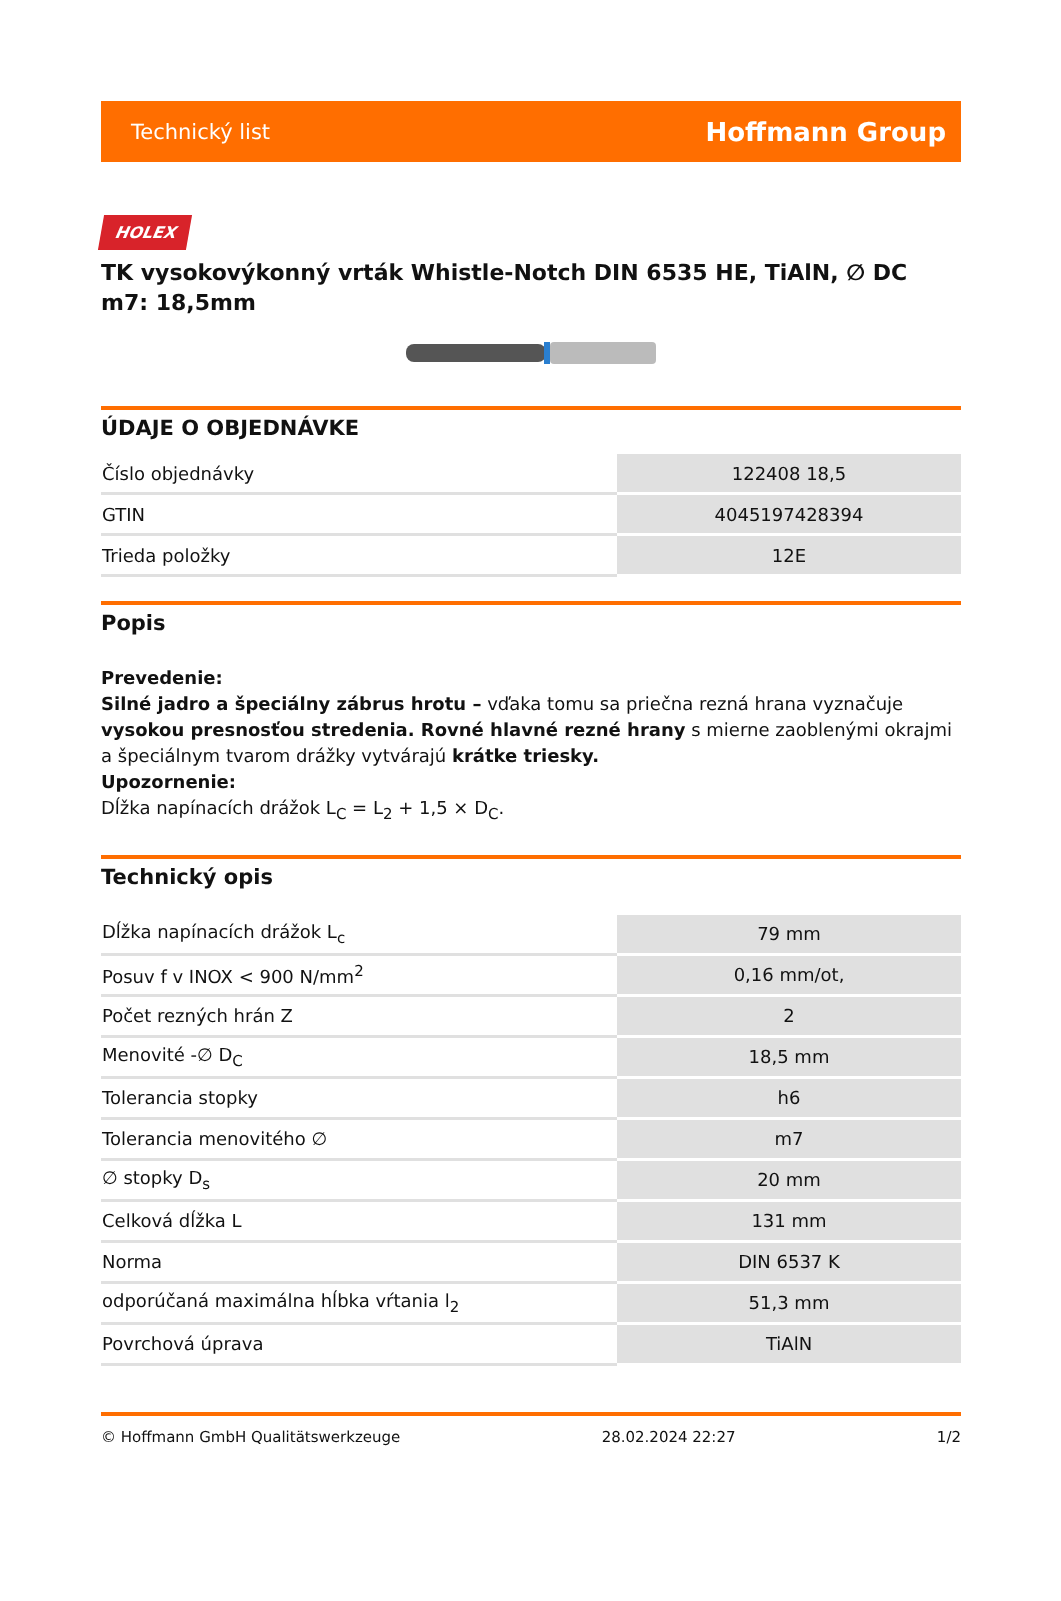Technický list Hoffmann Group
HOLEX
TK vysokovýkonný vrták Whistle-Notch DIN 6535 HE, TiAlN, ∅ DC m7: 18,5mm
ÚDAJE O OBJEDNÁVKE
| Číslo objednávky | 122408 18,5 |
| GTIN | 4045197428394 |
| Trieda položky | 12E |
Popis
Prevedenie:
Silné jadro a špeciálny zábrus hrotu – vďaka tomu sa priečna rezná hrana vyznačuje vysokou presnosťou stredenia. Rovné hlavné rezné hrany s mierne zaoblenými okrajmi a špeciálnym tvarom drážky vytvárajú krátke triesky.
Upozornenie:
Dĺžka napínacích drážok L<sub>C</sub> = L<sub>2</sub> + 1,5 × D<sub>C</sub>.
Technický opis
| Dĺžka napínacích drážok L<sub>c</sub> | 79 mm |
| Posuv f v INOX < 900 N/mm<sup>2</sup> | 0,16 mm/ot, |
| Počet rezných hrán Z | 2 |
| Menovité -∅ D<sub>C</sub> | 18,5 mm |
| Tolerancia stopky | h6 |
| Tolerancia menovitého ∅ | m7 |
| ∅ stopky D<sub>s</sub> | 20 mm |
| Celková dĺžka L | 131 mm |
| Norma | DIN 6537 K |
| odporúčaná maximálna hĺbka vŕtania l<sub>2</sub> | 51,3 mm |
| Povrchová úprava | TiAlN |
© Hoffmann GmbH Qualitätswerkzeuge 28.02.2024 22:27 1/2